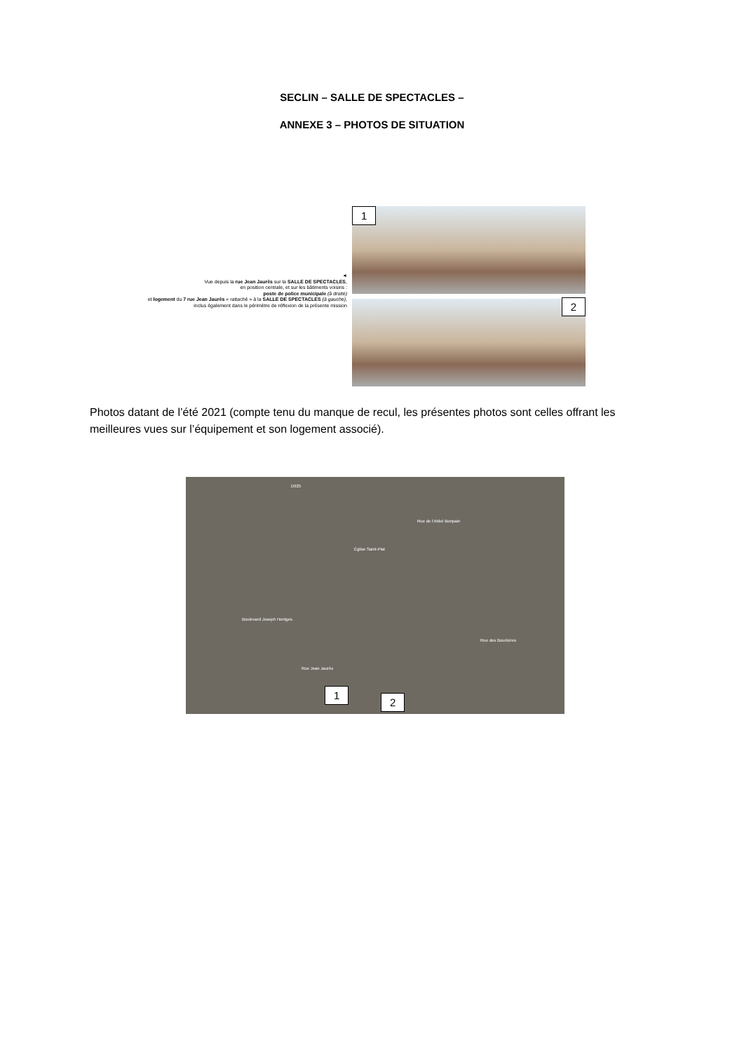SECLIN – SALLE DE SPECTACLES –
ANNEXE 3 – PHOTOS DE SITUATION
◄
Vue depuis la rue Jean Jaurès sur la SALLE DE SPECTACLES,
en position centrale, et sur les bâtiments voisins :
poste de police municipale (à droite)
et logement du 7 rue Jean Jaurès « rattaché » à la SALLE DE SPECTACLES (à gauche),
inclus également dans le périmètre de réflexion de la présente mission
1
2
Photos datant de l’été 2021 (compte tenu du manque de recul, les présentes photos sont celles offrant les meilleures vues sur l’équipement et son logement associé).
D925
Église Saint-Piat
Boulevard Joseph Hentges
Rue de l'Abbé Bonpain
Rue Jean Jaurès
Rue des Bourloires
1
2